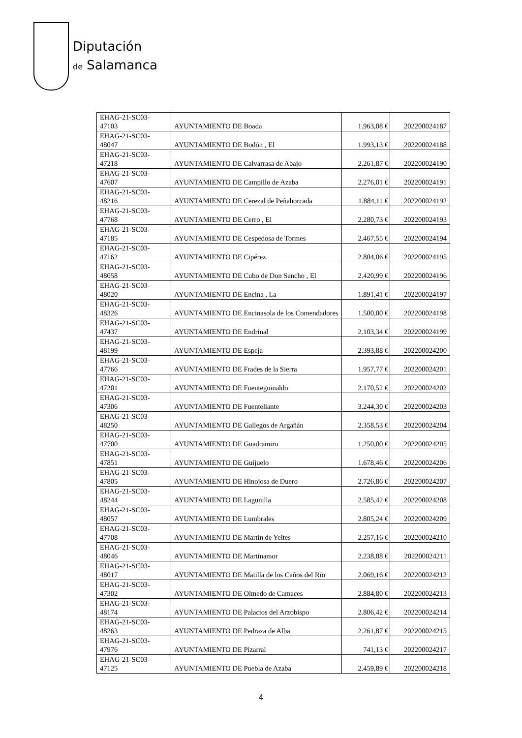Diputación
de Salamanca
| EHAG-21-SC03- 47103 | AYUNTAMIENTO DE Boada | 1.963,08 € | 202200024187 |
| EHAG-21-SC03- 48047 | AYUNTAMIENTO DE Bodón , El | 1.993,13 € | 202200024188 |
| EHAG-21-SC03- 47218 | AYUNTAMIENTO DE Calvarrasa de Abajo | 2.261,87 € | 202200024190 |
| EHAG-21-SC03- 47607 | AYUNTAMIENTO DE Campillo de Azaba | 2.276,01 € | 202200024191 |
| EHAG-21-SC03- 48216 | AYUNTAMIENTO DE Cerezal de Peñahorcada | 1.884,11 € | 202200024192 |
| EHAG-21-SC03- 47768 | AYUNTAMIENTO DE Cerro , El | 2.280,73 € | 202200024193 |
| EHAG-21-SC03- 47185 | AYUNTAMIENTO DE Cespedosa de Tormes | 2.467,55 € | 202200024194 |
| EHAG-21-SC03- 47162 | AYUNTAMIENTO DE Cipérez | 2.804,06 € | 202200024195 |
| EHAG-21-SC03- 48058 | AYUNTAMIENTO DE Cubo de Don Sancho , El | 2.420,99 € | 202200024196 |
| EHAG-21-SC03- 48020 | AYUNTAMIENTO DE Encina , La | 1.891,41 € | 202200024197 |
| EHAG-21-SC03- 48326 | AYUNTAMIENTO DE Encinasola de los Comendadores | 1.500,00 € | 202200024198 |
| EHAG-21-SC03- 47437 | AYUNTAMIENTO DE Endrinal | 2.103,34 € | 202200024199 |
| EHAG-21-SC03- 48199 | AYUNTAMIENTO DE Espeja | 2.393,88 € | 202200024200 |
| EHAG-21-SC03- 47766 | AYUNTAMIENTO DE Frades de la Sierra | 1.957,77 € | 202200024201 |
| EHAG-21-SC03- 47201 | AYUNTAMIENTO DE Fuenteguinaldo | 2.170,52 € | 202200024202 |
| EHAG-21-SC03- 47306 | AYUNTAMIENTO DE Fuenteliante | 3.244,30 € | 202200024203 |
| EHAG-21-SC03- 48250 | AYUNTAMIENTO DE Gallegos de Argañán | 2.358,53 € | 202200024204 |
| EHAG-21-SC03- 47700 | AYUNTAMIENTO DE Guadramiro | 1.250,00 € | 202200024205 |
| EHAG-21-SC03- 47851 | AYUNTAMIENTO DE Guijuelo | 1.678,46 € | 202200024206 |
| EHAG-21-SC03- 47805 | AYUNTAMIENTO DE Hinojosa de Duero | 2.726,86 € | 202200024207 |
| EHAG-21-SC03- 48244 | AYUNTAMIENTO DE Lagunilla | 2.585,42 € | 202200024208 |
| EHAG-21-SC03- 48057 | AYUNTAMIENTO DE Lumbrales | 2.805,24 € | 202200024209 |
| EHAG-21-SC03- 47708 | AYUNTAMIENTO DE Martín de Yeltes | 2.257,16 € | 202200024210 |
| EHAG-21-SC03- 48046 | AYUNTAMIENTO DE Martinamor | 2.238,88 € | 202200024211 |
| EHAG-21-SC03- 48017 | AYUNTAMIENTO DE Matilla de los Caños del Río | 2.069,16 € | 202200024212 |
| EHAG-21-SC03- 47302 | AYUNTAMIENTO DE Olmedo de Camaces | 2.884,80 € | 202200024213 |
| EHAG-21-SC03- 48174 | AYUNTAMIENTO DE Palacios del Arzobispo | 2.806,42 € | 202200024214 |
| EHAG-21-SC03- 48263 | AYUNTAMIENTO DE Pedraza de Alba | 2.261,87 € | 202200024215 |
| EHAG-21-SC03- 47976 | AYUNTAMIENTO DE Pizarral | 741,13 € | 202200024217 |
| EHAG-21-SC03- 47125 | AYUNTAMIENTO DE Puebla de Azaba | 2.459,89 € | 202200024218 |
4